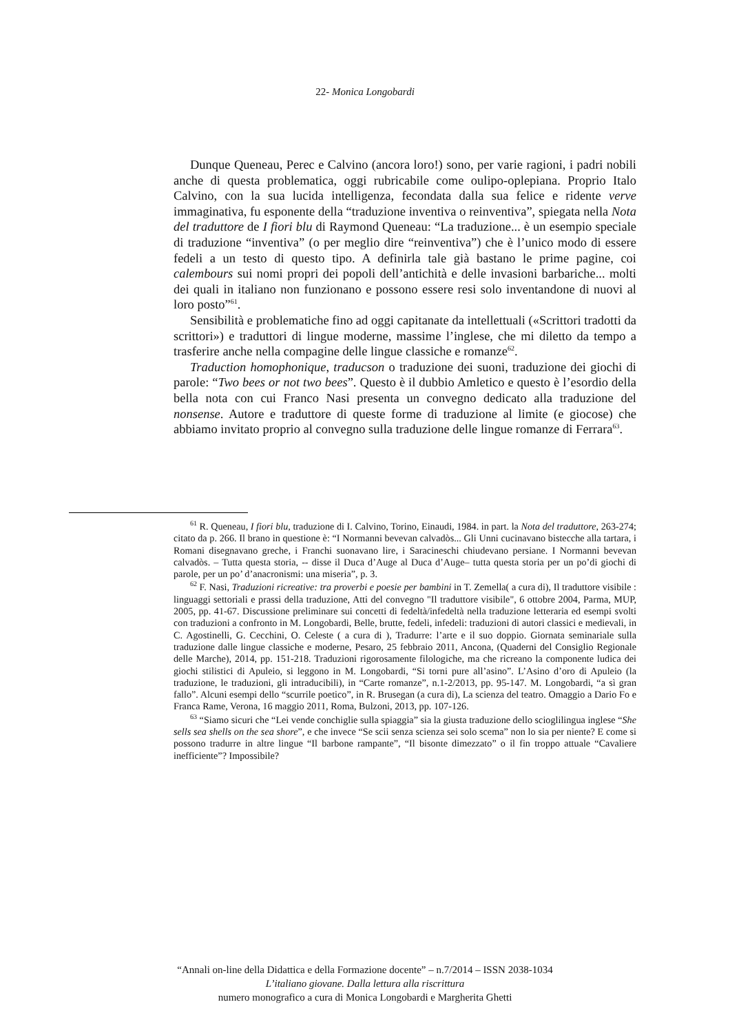22- Monica Longobardi
Dunque Queneau, Perec e Calvino (ancora loro!) sono, per varie ragioni, i padri nobili anche di questa problematica, oggi rubricabile come oulipo-oplepiana. Proprio Italo Calvino, con la sua lucida intelligenza, fecondata dalla sua felice e ridente verve immaginativa, fu esponente della “traduzione inventiva o reinventiva”, spiegata nella Nota del traduttore de I fiori blu di Raymond Queneau: “La traduzione... è un esempio speciale di traduzione “inventiva” (o per meglio dire “reinventiva”) che è l’unico modo di essere fedeli a un testo di questo tipo. A definirla tale già bastano le prime pagine, coi calembours sui nomi propri dei popoli dell’antichità e delle invasioni barbariche... molti dei quali in italiano non funzionano e possono essere resi solo inventandone di nuovi al loro posto”<sup>61</sup>.
Sensibilità e problematiche fino ad oggi capitanate da intellettuali («Scrittori tradotti da scrittori») e traduttori di lingue moderne, massime l’inglese, che mi diletto da tempo a trasferire anche nella compagine delle lingue classiche e romanze<sup>62</sup>.
Traduction homophonique, traducson o traduzione dei suoni, traduzione dei giochi di parole: “Two bees or not two bees”. Questo è il dubbio Amletico e questo è l’esordio della bella nota con cui Franco Nasi presenta un convegno dedicato alla traduzione del nonsense. Autore e traduttore di queste forme di traduzione al limite (e giocose) che abbiamo invitato proprio al convegno sulla traduzione delle lingue romanze di Ferrara<sup>63</sup>.
<sup>61</sup> R. Queneau, I fiori blu, traduzione di I. Calvino, Torino, Einaudi, 1984. in part. la Nota del traduttore, 263-274; citato da p. 266. Il brano in questione è: “I Normanni bevevan calvadòs... Gli Unni cucinavano bistecche alla tartara, i Romani disegnavano greche, i Franchi suonavano lire, i Saracineschi chiudevano persiane. I Normanni bevevan calvadòs. – Tutta questa storia, -- disse il Duca d’Auge al Duca d’Auge– tutta questa storia per un po’di giochi di parole, per un po’ d’anacronismi: una miseria”, p. 3.
<sup>62</sup> F. Nasi, Traduzioni ricreative: tra proverbi e poesie per bambini in T. Zemella( a cura di), Il traduttore visibile : linguaggi settoriali e prassi della traduzione, Atti del convegno "Il traduttore visibile", 6 ottobre 2004, Parma, MUP, 2005, pp. 41-67. Discussione preliminare sui concetti di fedeltà/infedeltà nella traduzione letteraria ed esempi svolti con traduzioni a confronto in M. Longobardi, Belle, brutte, fedeli, infedeli: traduzioni di autori classici e medievali, in C. Agostinelli, G. Cecchini, O. Celeste ( a cura di ), Tradurre: l’arte e il suo doppio. Giornata seminariale sulla traduzione dalle lingue classiche e moderne, Pesaro, 25 febbraio 2011, Ancona, (Quaderni del Consiglio Regionale delle Marche), 2014, pp. 151-218. Traduzioni rigorosamente filologiche, ma che ricreano la componente ludica dei giochi stilistici di Apuleio, si leggono in M. Longobardi, “Si torni pure all’asino”. L’Asino d’oro di Apuleio (la traduzione, le traduzioni, gli intraducibili), in “Carte romanze”, n.1-2/2013, pp. 95-147. M. Longobardi, “a sì gran fallo”. Alcuni esempi dello “scurrile poetico”, in R. Brusegan (a cura di), La scienza del teatro. Omaggio a Dario Fo e Franca Rame, Verona, 16 maggio 2011, Roma, Bulzoni, 2013, pp. 107-126.
<sup>63</sup> “Siamo sicuri che “Lei vende conchiglie sulla spiaggia” sia la giusta traduzione dello scioglilingua inglese “She sells sea shells on the sea shore”, e che invece “Se scii senza scienza sei solo scema” non lo sia per niente? E come si possono tradurre in altre lingue “Il barbone rampante”, “Il bisonte dimezzato” o il fin troppo attuale “Cavaliere inefficiente”? Impossibile?
“Annali on-line della Didattica e della Formazione docente” – n.7/2014 – ISSN 2038-1034
L’italiano giovane. Dalla lettura alla riscrittura
numero monografico a cura di Monica Longobardi e Margherita Ghetti